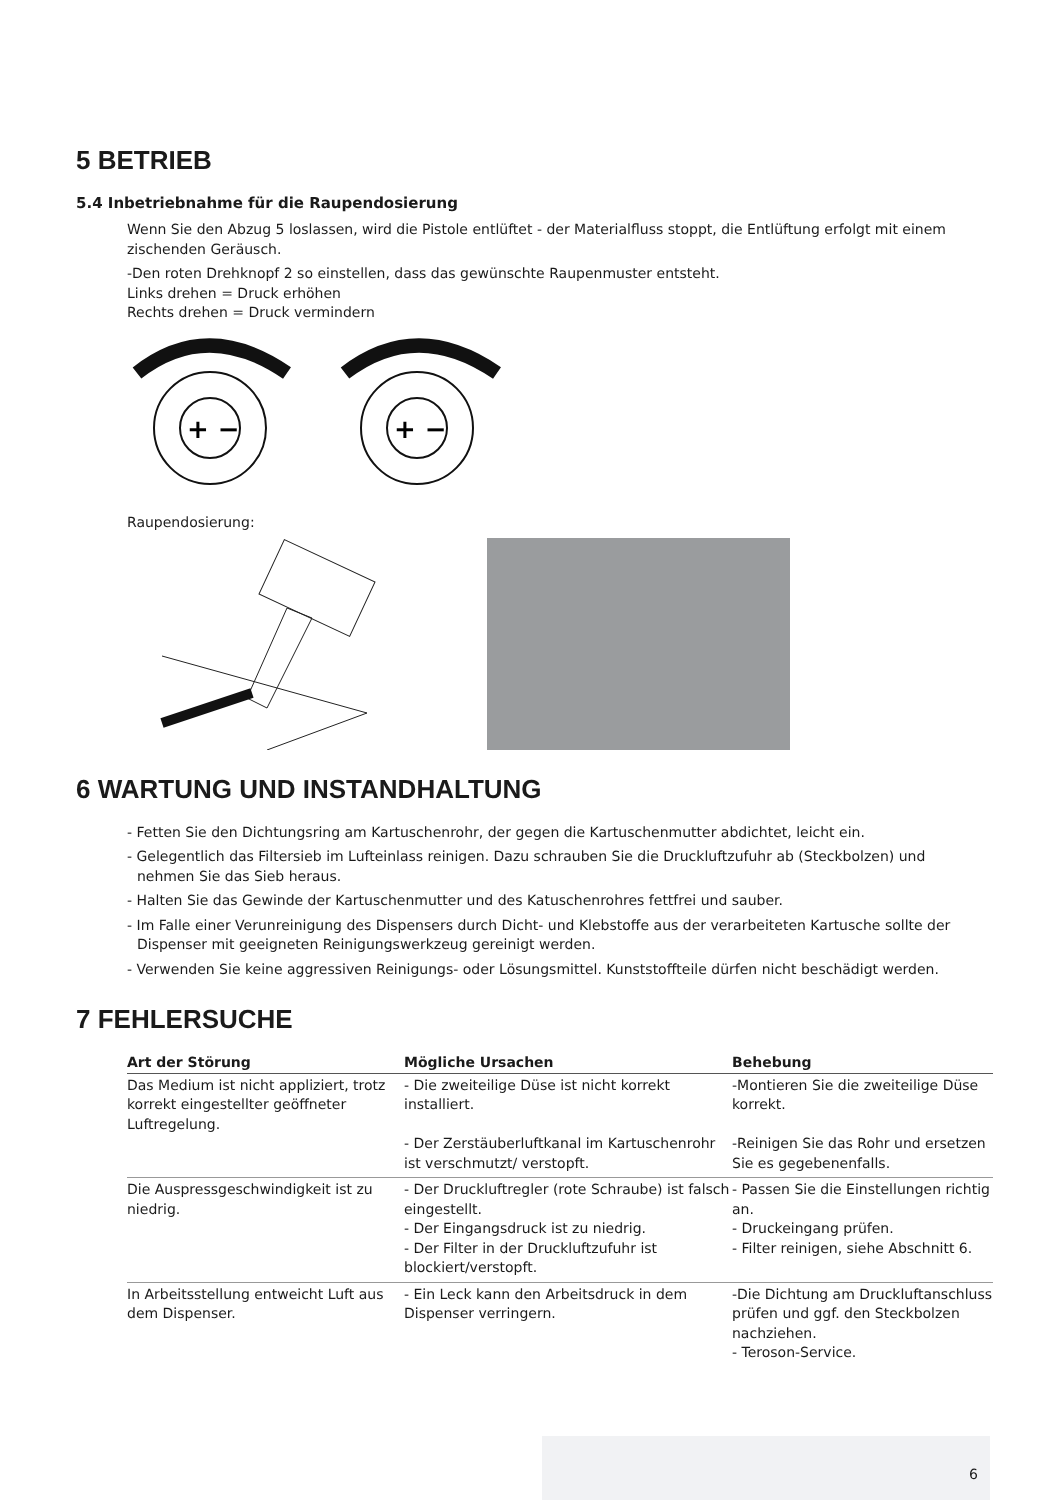5 BETRIEB
5.4 Inbetriebnahme für die Raupendosierung
Wenn Sie den Abzug 5 loslassen, wird die Pistole entlüftet - der Materialfluss stoppt, die Entlüftung erfolgt mit einem zischenden Geräusch.
-Den roten Drehknopf 2 so einstellen, dass das gewünschte Raupenmuster entsteht.
Links drehen = Druck erhöhen
Rechts drehen = Druck vermindern
+ −
+ −
Raupendosierung:
6 WARTUNG UND INSTANDHALTUNG
- Fetten Sie den Dichtungsring am Kartuschenrohr, der gegen die Kartuschenmutter abdichtet, leicht ein.
- Gelegentlich das Filtersieb im Lufteinlass reinigen. Dazu schrauben Sie die Druckluftzufuhr ab (Steckbolzen) und nehmen Sie das Sieb heraus.
- Halten Sie das Gewinde der Kartuschenmutter und des Katuschenrohres fettfrei und sauber.
- Im Falle einer Verunreinigung des Dispensers durch Dicht- und Klebstoffe aus der verarbeiteten Kartusche sollte der Dispenser mit geeigneten Reinigungswerkzeug gereinigt werden.
- Verwenden Sie keine aggressiven Reinigungs- oder Lösungsmittel. Kunststoffteile dürfen nicht beschädigt werden.
7 FEHLERSUCHE
| Art der Störung | Mögliche Ursachen | Behebung |
| --- | --- | --- |
| Das Medium ist nicht appliziert, trotz korrekt eingestellter geöffneter Luftregelung. | - Die zweiteilige Düse ist nicht korrekt installiert. - Der Zerstäuberluftkanal im Kartuschenrohr ist verschmutzt/ verstopft. | -Montieren Sie die zweiteilige Düse korrekt. -Reinigen Sie das Rohr und ersetzen Sie es gegebenenfalls. |
| Die Auspressgeschwindigkeit ist zu niedrig. | - Der Druckluftregler (rote Schraube) ist falsch eingestellt. - Der Eingangsdruck ist zu niedrig. - Der Filter in der Druckluftzufuhr ist blockiert/verstopft. | - Passen Sie die Einstellungen richtig an. - Druckeingang prüfen. - Filter reinigen, siehe Abschnitt 6. |
| In Arbeitsstellung entweicht Luft aus dem Dispenser. | - Ein Leck kann den Arbeitsdruck in dem Dispenser verringern. | -Die Dichtung am Druckluftanschluss prüfen und ggf. den Steckbolzen nachziehen. - Teroson-Service. |
6